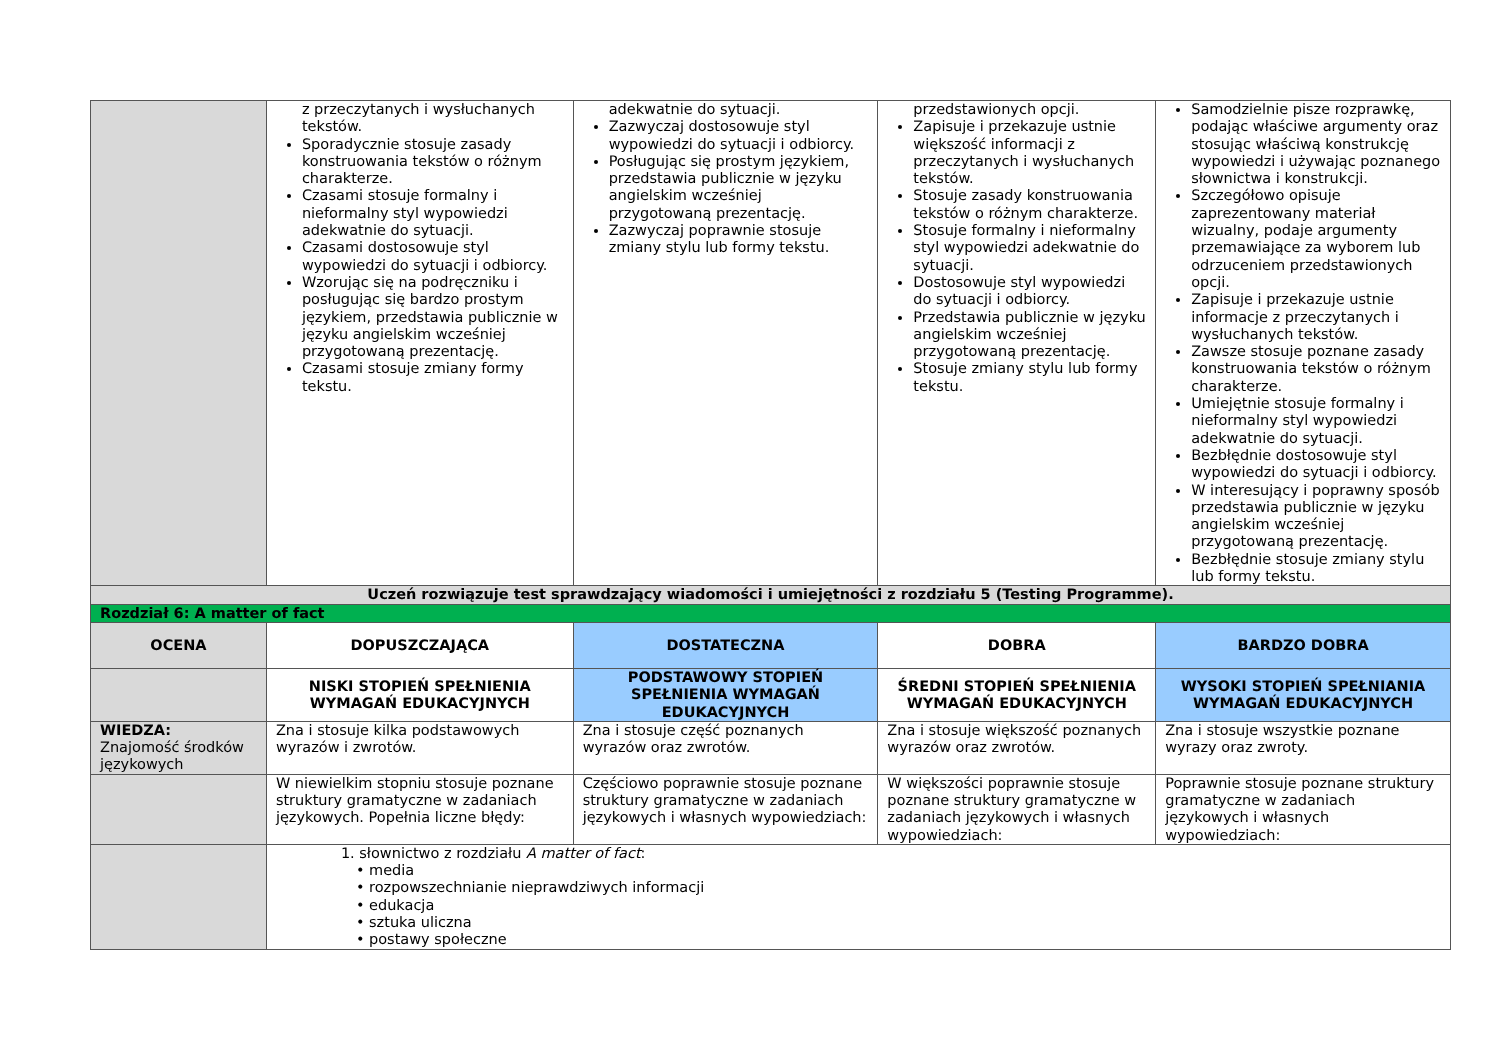| | z przeczytanych i wysłuchanych tekstów. Sporadycznie stosuje zasady konstruowania tekstów o różnym charakterze. Czasami stosuje formalny i nieformalny styl wypowiedzi adekwatnie do sytuacji. Czasami dostosowuje styl wypowiedzi do sytuacji i odbiorcy. Wzorując się na podręczniku i posługując się bardzo prostym językiem, przedstawia publicznie w języku angielskim wcześniej przygotowaną prezentację. Czasami stosuje zmiany formy tekstu. | adekwatnie do sytuacji. Zazwyczaj dostosowuje styl wypowiedzi do sytuacji i odbiorcy. Posługując się prostym językiem, przedstawia publicznie w języku angielskim wcześniej przygotowaną prezentację. Zazwyczaj poprawnie stosuje zmiany stylu lub formy tekstu. | przedstawionych opcji. Zapisuje i przekazuje ustnie większość informacji z przeczytanych i wysłuchanych tekstów. Stosuje zasady konstruowania tekstów o różnym charakterze. Stosuje formalny i nieformalny styl wypowiedzi adekwatnie do sytuacji. Dostosowuje styl wypowiedzi do sytuacji i odbiorcy. Przedstawia publicznie w języku angielskim wcześniej przygotowaną prezentację. Stosuje zmiany stylu lub formy tekstu. | Samodzielnie pisze rozprawkę, podając właściwe argumenty oraz stosując właściwą konstrukcję wypowiedzi i używając poznanego słownictwa i konstrukcji. Szczegółowo opisuje zaprezentowany materiał wizualny, podaje argumenty przemawiające za wyborem lub odrzuceniem przedstawionych opcji. Zapisuje i przekazuje ustnie informacje z przeczytanych i wysłuchanych tekstów. Zawsze stosuje poznane zasady konstruowania tekstów o różnym charakterze. Umiejętnie stosuje formalny i nieformalny styl wypowiedzi adekwatnie do sytuacji. Bezbłędnie dostosowuje styl wypowiedzi do sytuacji i odbiorcy. W interesujący i poprawny sposób przedstawia publicznie w języku angielskim wcześniej przygotowaną prezentację. Bezbłędnie stosuje zmiany stylu lub formy tekstu. |
| Uczeń rozwiązuje test sprawdzający wiadomości i umiejętności z rozdziału 5 (Testing Programme). | | | | |
| Rozdział 6: A matter of fact | | | | |
| OCENA | DOPUSZCZAJĄCA | DOSTATECZNA | DOBRA | BARDZO DOBRA |
| | NISKI STOPIEŃ SPEŁNIENIA WYMAGAŃ EDUKACYJNYCH | PODSTAWOWY STOPIEŃ SPEŁNIENIA WYMAGAŃ EDUKACYJNYCH | ŚREDNI STOPIEŃ SPEŁNIENIA WYMAGAŃ EDUKACYJNYCH | WYSOKI STOPIEŃ SPEŁNIANIA WYMAGAŃ EDUKACYJNYCH |
| WIEDZA: Znajomość środków językowych | Zna i stosuje kilka podstawowych wyrazów i zwrotów. | Zna i stosuje część poznanych wyrazów oraz zwrotów. | Zna i stosuje większość poznanych wyrazów oraz zwrotów. | Zna i stosuje wszystkie poznane wyrazy oraz zwroty. |
| | W niewielkim stopniu stosuje poznane struktury gramatyczne w zadaniach językowych. Popełnia liczne błędy: | Częściowo poprawnie stosuje poznane struktury gramatyczne w zadaniach językowych i własnych wypowiedziach: | W większości poprawnie stosuje poznane struktury gramatyczne w zadaniach językowych i własnych wypowiedziach: | Poprawnie stosuje poznane struktury gramatyczne w zadaniach językowych i własnych wypowiedziach: |
| | 1. słownictwo z rozdziału A matter of fact : • media • rozpowszechnianie nieprawdziwych informacji • edukacja • sztuka uliczna • postawy społeczne | | | |